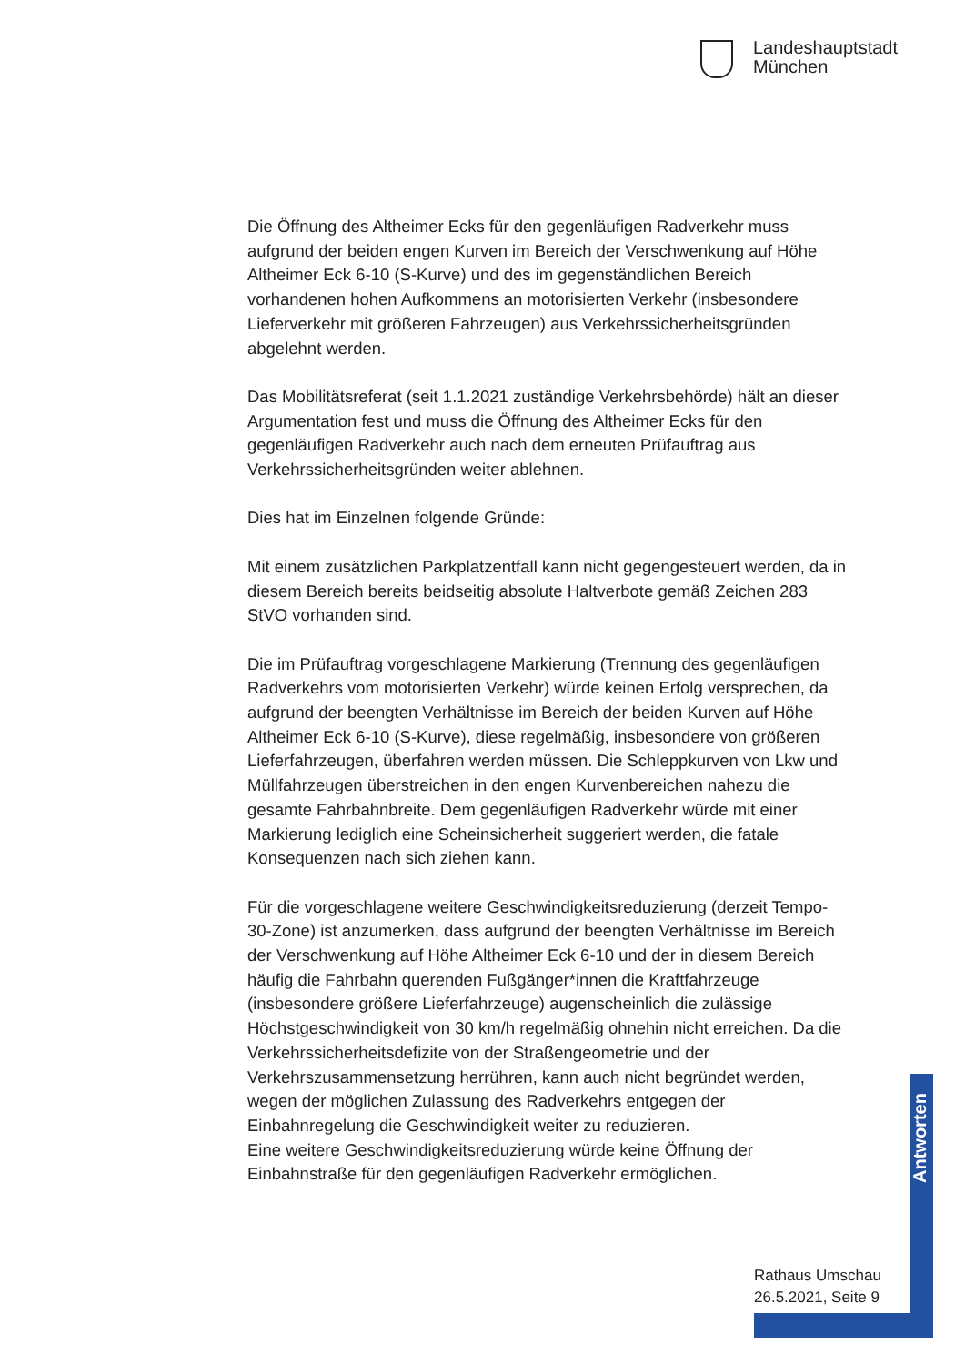Landeshauptstadt
München
Die Öffnung des Altheimer Ecks für den gegenläufigen Radverkehr muss aufgrund der beiden engen Kurven im Bereich der Verschwenkung auf Höhe Altheimer Eck 6-10 (S-Kurve) und des im gegenständlichen Bereich vorhandenen hohen Aufkommens an motorisierten Verkehr (insbesondere Lieferverkehr mit größeren Fahrzeugen) aus Verkehrssicherheitsgründen abgelehnt werden.
Das Mobilitätsreferat (seit 1.1.2021 zuständige Verkehrsbehörde) hält an dieser Argumentation fest und muss die Öffnung des Altheimer Ecks für den gegenläufigen Radverkehr auch nach dem erneuten Prüfauftrag aus Verkehrssicherheitsgründen weiter ablehnen.
Dies hat im Einzelnen folgende Gründe:
Mit einem zusätzlichen Parkplatzentfall kann nicht gegengesteuert werden, da in diesem Bereich bereits beidseitig absolute Haltverbote gemäß Zeichen 283 StVO vorhanden sind.
Die im Prüfauftrag vorgeschlagene Markierung (Trennung des gegenläufigen Radverkehrs vom motorisierten Verkehr) würde keinen Erfolg versprechen, da aufgrund der beengten Verhältnisse im Bereich der beiden Kurven auf Höhe Altheimer Eck 6-10 (S-Kurve), diese regelmäßig, insbesondere von größeren Lieferfahrzeugen, überfahren werden müssen. Die Schleppkurven von Lkw und Müllfahrzeugen überstreichen in den engen Kurvenbereichen nahezu die gesamte Fahrbahnbreite. Dem gegenläufigen Radverkehr würde mit einer Markierung lediglich eine Scheinsicherheit suggeriert werden, die fatale Konsequenzen nach sich ziehen kann.
Für die vorgeschlagene weitere Geschwindigkeitsreduzierung (derzeit Tempo-30-Zone) ist anzumerken, dass aufgrund der beengten Verhältnisse im Bereich der Verschwenkung auf Höhe Altheimer Eck 6-10 und der in diesem Bereich häufig die Fahrbahn querenden Fußgänger*innen die Kraftfahrzeuge (insbesondere größere Lieferfahrzeuge) augenscheinlich die zulässige Höchstgeschwindigkeit von 30 km/h regelmäßig ohnehin nicht erreichen. Da die Verkehrssicherheitsdefizite von der Straßengeometrie und der Verkehrszusammensetzung herrühren, kann auch nicht begründet werden, wegen der möglichen Zulassung des Radverkehrs entgegen der Einbahnregelung die Geschwindigkeit weiter zu reduzieren.
Eine weitere Geschwindigkeitsreduzierung würde keine Öffnung der Einbahnstraße für den gegenläufigen Radverkehr ermöglichen.
Antworten
Rathaus Umschau
26.5.2021, Seite 9